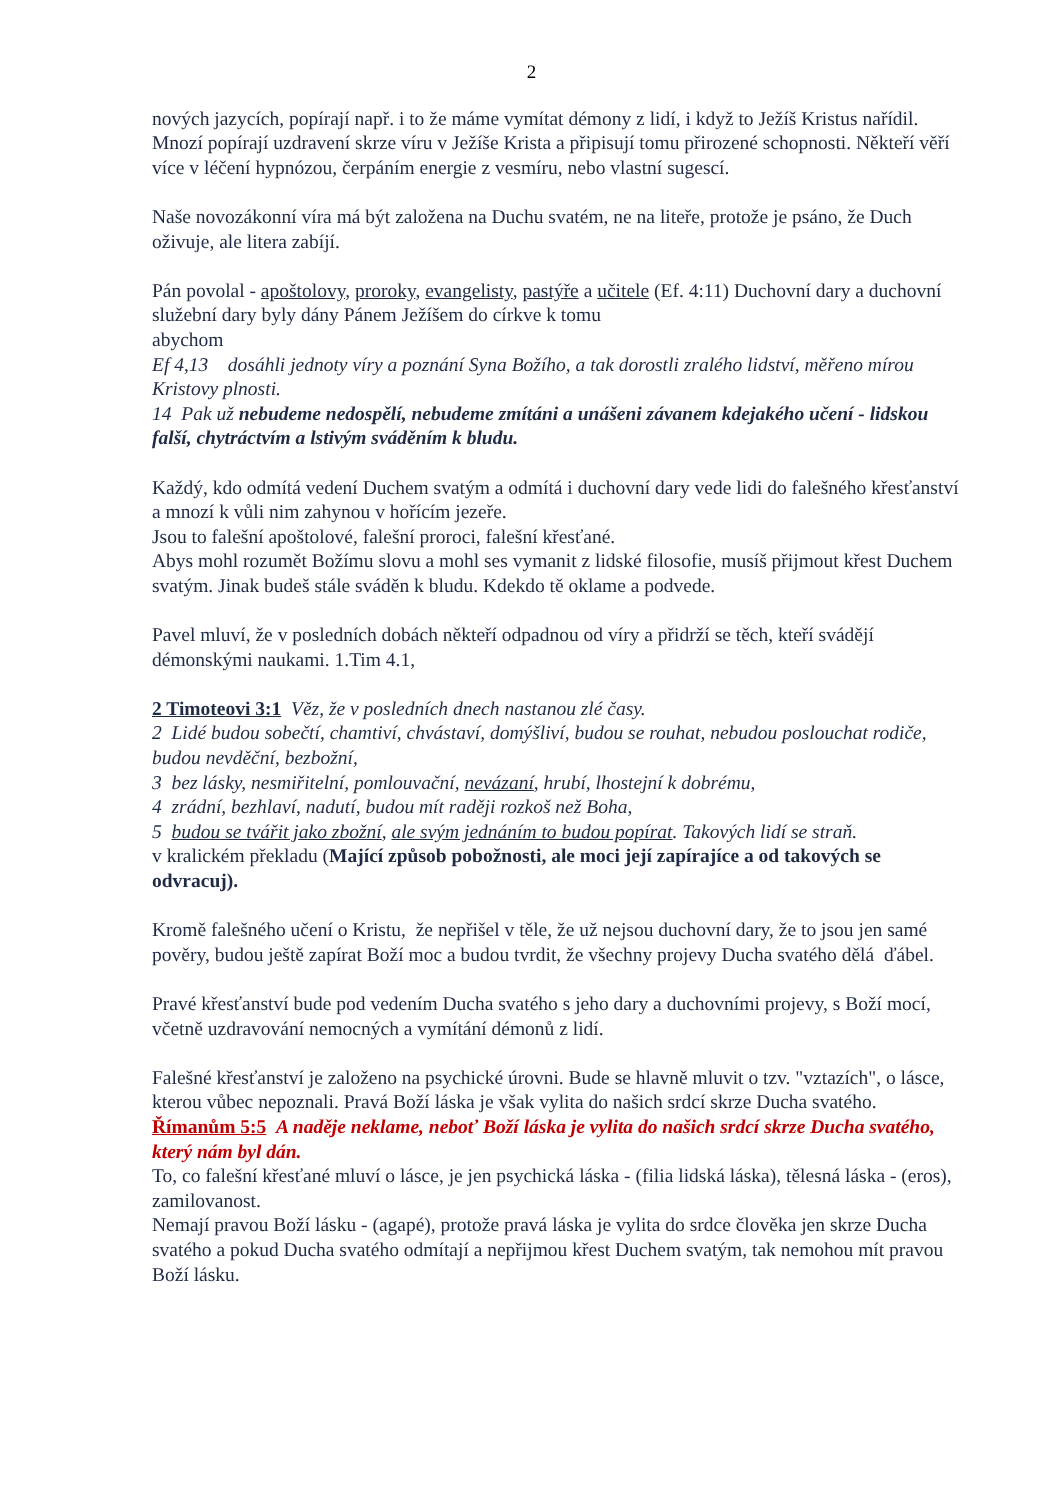2
nových jazycích, popírají např. i to že máme vymítat démony z lidí, i když to Ježíš Kristus nařídil. Mnozí popírají uzdravení skrze víru v Ježíše Krista a připisují tomu přirozené schopnosti. Někteří věří více v léčení hypnózou, čerpáním energie z vesmíru, nebo vlastní sugescí.
Naše novozákonní víra má být založena na Duchu svatém, ne na liteře, protože je psáno, že Duch oživuje, ale litera zabíjí.
Pán povolal - apoštolovy, proroky, evangelisty, pastýře a učitele (Ef. 4:11) Duchovní dary a duchovní služební dary byly dány Pánem Ježíšem do církve k tomu
abychom
Ef 4,13 dosáhli jednoty víry a poznání Syna Božího, a tak dorostli zralého lidství, měřeno mírou Kristovy plnosti.
14 Pak už nebudeme nedospělí, nebudeme zmítáni a unášeni závanem kdejakého učení - lidskou falší, chytráctvím a lstivým sváděním k bludu.
Každý, kdo odmítá vedení Duchem svatým a odmítá i duchovní dary vede lidi do falešného křesťanství a mnozí k vůli nim zahynou v hořícím jezeře.
Jsou to falešní apoštolové, falešní proroci, falešní křesťané.
Abys mohl rozumět Božímu slovu a mohl ses vymanit z lidské filosofie, musíš přijmout křest Duchem svatým. Jinak budeš stále sváděn k bludu. Kdekdo tě oklame a podvede.
Pavel mluví, že v posledních dobách někteří odpadnou od víry a přidrží se těch, kteří svádějí démonskými naukami. 1.Tim 4.1,
2 Timoteovi 3:1 Věz, že v posledních dnech nastanou zlé časy.
2 Lidé budou sobečtí, chamtiví, chvástaví, domýšliví, budou se rouhat, nebudou poslouchat rodiče, budou nevděční, bezbožní,
3 bez lásky, nesmiřitelní, pomlouvační, nevázaní, hrubí, lhostejní k dobrému,
4 zrádní, bezhlaví, nadutí, budou mít raději rozkoš než Boha,
5 budou se tvářit jako zbožní, ale svým jednáním to budou popírat. Takových lidí se straň.
v kralickém překladu (Mající způsob pobožnosti, ale moci její zapírajíce a od takových se odvracuj).
Kromě falešného učení o Kristu, že nepřišel v těle, že už nejsou duchovní dary, že to jsou jen samé pověry, budou ještě zapírat Boží moc a budou tvrdit, že všechny projevy Ducha svatého dělá ďábel.
Pravé křesťanství bude pod vedením Ducha svatého s jeho dary a duchovními projevy, s Boží mocí, včetně uzdravování nemocných a vymítání démonů z lidí.
Falešné křesťanství je založeno na psychické úrovni. Bude se hlavně mluvit o tzv. "vztazích", o lásce, kterou vůbec nepoznali. Pravá Boží láska je však vylita do našich srdcí skrze Ducha svatého.
Římanům 5:5 A naděje neklame, neboť Boží láska je vylita do našich srdcí skrze Ducha svatého, který nám byl dán.
To, co falešní křesťané mluví o lásce, je jen psychická láska - (filia lidská láska), tělesná láska - (eros), zamilovanost.
Nemají pravou Boží lásku - (agapé), protože pravá láska je vylita do srdce člověka jen skrze Ducha svatého a pokud Ducha svatého odmítají a nepřijmou křest Duchem svatým, tak nemohou mít pravou Boží lásku.